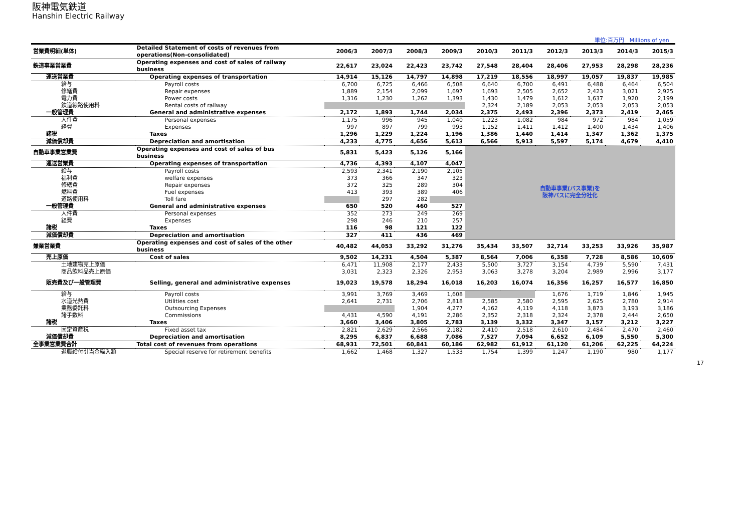阪神電気鉄道
Hanshin Electric Railway
単位:百万円　Millions of yen
| 営業費明細(単体) | Detailed Statement of costs of revenues from operations(Non-consolidated) | 2006/3 | 2007/3 | 2008/3 | 2009/3 | 2010/3 | 2011/3 | 2012/3 | 2013/3 | 2014/3 | 2015/3 |
| 鉄道事業営業費 | Operating expenses and cost of sales of railway business | 22,617 | 23,024 | 22,423 | 23,742 | 27,548 | 28,404 | 28,406 | 27,953 | 28,298 | 28,236 |
| 運送営業費 | Operating expenses of transportation | 14,914 | 15,126 | 14,797 | 14,898 | 17,219 | 18,556 | 18,997 | 19,057 | 19,837 | 19,985 |
| 給与 | Payroll costs | 6,700 | 6,725 | 6,466 | 6,508 | 6,640 | 6,700 | 6,491 | 6,488 | 6,464 | 6,504 |
| 修繕費 | Repair expenses | 1,889 | 2,154 | 2,099 | 1,697 | 1,693 | 2,505 | 2,652 | 2,423 | 3,021 | 2,925 |
| 電力費 | Power costs | 1,316 | 1,230 | 1,262 | 1,393 | 1,430 | 1,479 | 1,612 | 1,637 | 1,920 | 2,199 |
| 鉄道線路使用料 | Rental costs of railway | | | | | 2,324 | 2,189 | 2,053 | 2,053 | 2,053 | 2,053 |
| 一般管理費 | General and administrative expenses | 2,172 | 1,893 | 1,744 | 2,034 | 2,375 | 2,493 | 2,396 | 2,373 | 2,419 | 2,465 |
| 人件費 | Personal expenses | 1,175 | 996 | 945 | 1,040 | 1,223 | 1,082 | 984 | 972 | 984 | 1,059 |
| 経費 | Expenses | 997 | 897 | 799 | 993 | 1,152 | 1,411 | 1,412 | 1,400 | 1,434 | 1,406 |
| 諸税 | Taxes | 1,296 | 1,229 | 1,224 | 1,196 | 1,386 | 1,440 | 1,414 | 1,347 | 1,362 | 1,375 |
| 減価償却費 | Depreciation and amortisation | 4,233 | 4,775 | 4,656 | 5,613 | 6,566 | 5,913 | 5,597 | 5,174 | 4,679 | 4,410 |
| 自動車事業営業費 | Operating expenses and cost of sales of bus business | 5,831 | 5,423 | 5,126 | 5,166 | 自動車事業(バス事業)を 阪神バスに完全分社化 | | | | | |
| 運送営業費 | Operating expenses of transportation | 4,736 | 4,393 | 4,107 | 4,047 | | | | | | |
| 給与 | Payroll costs | 2,593 | 2,341 | 2,190 | 2,105 | | | | | | |
| 福利費 | welfare expenses | 373 | 366 | 347 | 323 | | | | | | |
| 修繕費 | Repair expenses | 372 | 325 | 289 | 304 | | | | | | |
| 燃料費 | Fuel expenses | 413 | 393 | 389 | 406 | | | | | | |
| 道路使用料 | Toll fare | | 297 | 282 | | | | | | | |
| 一般管理費 | General and administrative expenses | 650 | 520 | 460 | 527 | | | | | | |
| 人件費 | Personal expenses | 352 | 273 | 249 | 269 | | | | | | |
| 経費 | Expenses | 298 | 246 | 210 | 257 | | | | | | |
| 諸税 | Taxes | 116 | 98 | 121 | 122 | | | | | | |
| 減価償却費 | Depreciation and amortisation | 327 | 411 | 436 | 469 | | | | | | |
| 兼業営業費 | Operating expenses and cost of sales of the other business | 40,482 | 44,053 | 33,292 | 31,276 | 35,434 | 33,507 | 32,714 | 33,253 | 33,926 | 35,987 |
| 売上原価 | Cost of sales | 9,502 | 14,231 | 4,504 | 5,387 | 8,564 | 7,006 | 6,358 | 7,728 | 8,586 | 10,609 |
| 土地建物売上原価 | | 6,471 | 11,908 | 2,177 | 2,433 | 5,500 | 3,727 | 3,154 | 4,739 | 5,590 | 7,431 |
| 商品飲料品売上原価 | | 3,031 | 2,323 | 2,326 | 2,953 | 3,063 | 3,278 | 3,204 | 2,989 | 2,996 | 3,177 |
| 販売費及び一般管理費 | Selling, general and administrative expenses | 19,023 | 19,578 | 18,294 | 16,018 | 16,203 | 16,074 | 16,356 | 16,257 | 16,577 | 16,850 |
| 給与 | Payroll costs | 3,991 | 3,769 | 3,469 | 1,608 | | | 1,676 | 1,719 | 1,846 | 1,945 |
| 水道光熱費 | Utilities cost | 2,641 | 2,731 | 2,706 | 2,818 | 2,585 | 2,580 | 2,595 | 2,625 | 2,780 | 2,914 |
| 業務委託料 | Outsourcing Expenses | | | 1,904 | 4,277 | 4,162 | 4,119 | 4,118 | 3,873 | 3,193 | 3,186 |
| 諸手数料 | Commissions | 4,431 | 4,590 | 4,191 | 2,286 | 2,352 | 2,318 | 2,324 | 2,378 | 2,444 | 2,650 |
| 諸税 | Taxes | 3,660 | 3,406 | 3,805 | 2,783 | 3,139 | 3,332 | 3,347 | 3,157 | 3,212 | 3,227 |
| 固定資産税 | Fixed asset tax | 2,821 | 2,629 | 2,566 | 2,182 | 2,410 | 2,518 | 2,610 | 2,484 | 2,470 | 2,460 |
| 減価償却費 | Depreciation and amortisation | 8,295 | 6,837 | 6,688 | 7,086 | 7,527 | 7,094 | 6,652 | 6,109 | 5,550 | 5,300 |
| 全事業営業費合計 | Total cost of revenues from operations | 68,931 | 72,501 | 60,841 | 60,186 | 62,982 | 61,912 | 61,120 | 61,206 | 62,225 | 64,224 |
| 退職給付引当金繰入額 | Special reserve for retirement benefits | 1,662 | 1,468 | 1,327 | 1,533 | 1,754 | 1,399 | 1,247 | 1,190 | 980 | 1,177 |
17